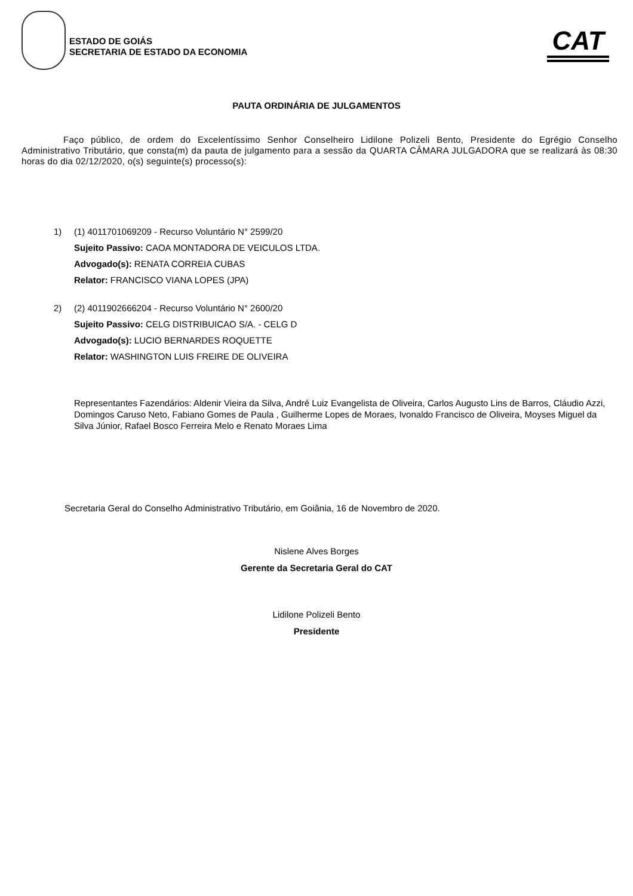ESTADO DE GOIÁS
SECRETARIA DE ESTADO DA ECONOMIA
CAT
PAUTA ORDINÁRIA DE JULGAMENTOS
Faço público, de ordem do Excelentíssimo Senhor Conselheiro Lidilone Polizeli Bento, Presidente do Egrégio Conselho Administrativo Tributário, que consta(m) da pauta de julgamento para a sessão da QUARTA CÂMARA JULGADORA que se realizará às 08:30 horas do dia 02/12/2020, o(s) seguinte(s) processo(s):
1) (1) 4011701069209 - Recurso Voluntário N° 2599/20
Sujeito Passivo: CAOA MONTADORA DE VEICULOS LTDA.
Advogado(s): RENATA CORREIA CUBAS
Relator: FRANCISCO VIANA LOPES (JPA)
2) (2) 4011902666204 - Recurso Voluntário N° 2600/20
Sujeito Passivo: CELG DISTRIBUICAO S/A. - CELG D
Advogado(s): LUCIO BERNARDES ROQUETTE
Relator: WASHINGTON LUIS FREIRE DE OLIVEIRA
Representantes Fazendários: Aldenir Vieira da Silva, André Luiz Evangelista de Oliveira, Carlos Augusto Lins de Barros, Cláudio Azzi, Domingos Caruso Neto, Fabiano Gomes de Paula , Guilherme Lopes de Moraes, Ivonaldo Francisco de Oliveira, Moyses Miguel da Silva Júnior, Rafael Bosco Ferreira Melo e Renato Moraes Lima
Secretaria Geral do Conselho Administrativo Tributário, em Goiânia, 16 de Novembro de 2020.
Nislene Alves Borges
Gerente da Secretaria Geral do CAT
Lidilone Polizeli Bento
Presidente